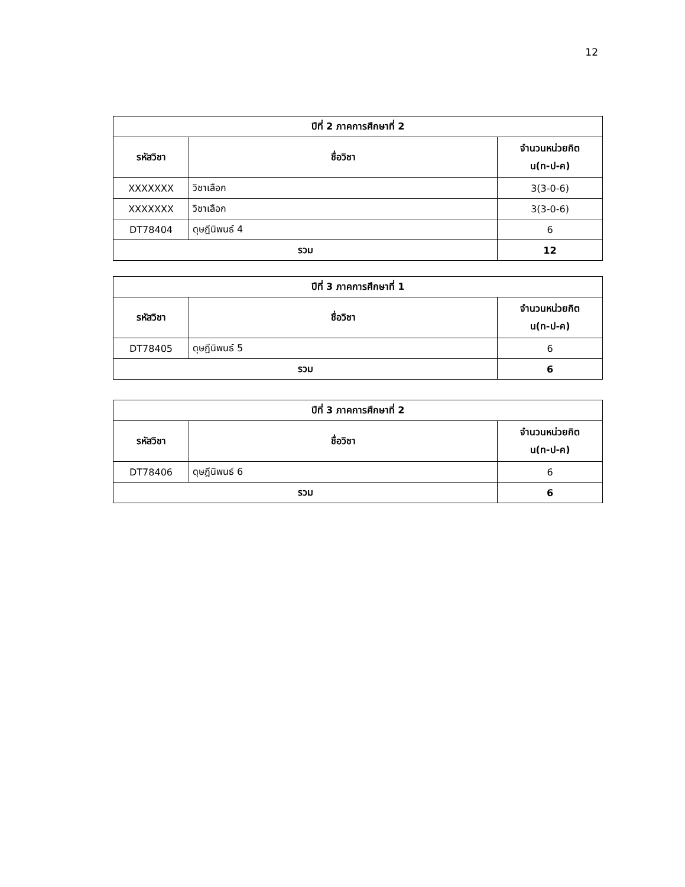12
| ปีที่ 2 ภาคการศึกษาที่ 2 | | |
| --- | --- | --- |
| รหัสวิชา | ชื่อวิชา | จำนวนหน่วยกิต น(ท-ป-ค) |
| XXXXXXX | วิชาเลือก | 3(3-0-6) |
| XXXXXXX | วิชาเลือก | 3(3-0-6) |
| DT78404 | ดุษฎีนิพนธ์ 4 | 6 |
| รวม | | 12 |
| ปีที่ 3 ภาคการศึกษาที่ 1 | | |
| --- | --- | --- |
| รหัสวิชา | ชื่อวิชา | จำนวนหน่วยกิต น(ท-ป-ค) |
| DT78405 | ดุษฎีนิพนธ์ 5 | 6 |
| รวม | | 6 |
| ปีที่ 3 ภาคการศึกษาที่ 2 | | |
| --- | --- | --- |
| รหัสวิชา | ชื่อวิชา | จำนวนหน่วยกิต น(ท-ป-ค) |
| DT78406 | ดุษฎีนิพนธ์ 6 | 6 |
| รวม | | 6 |